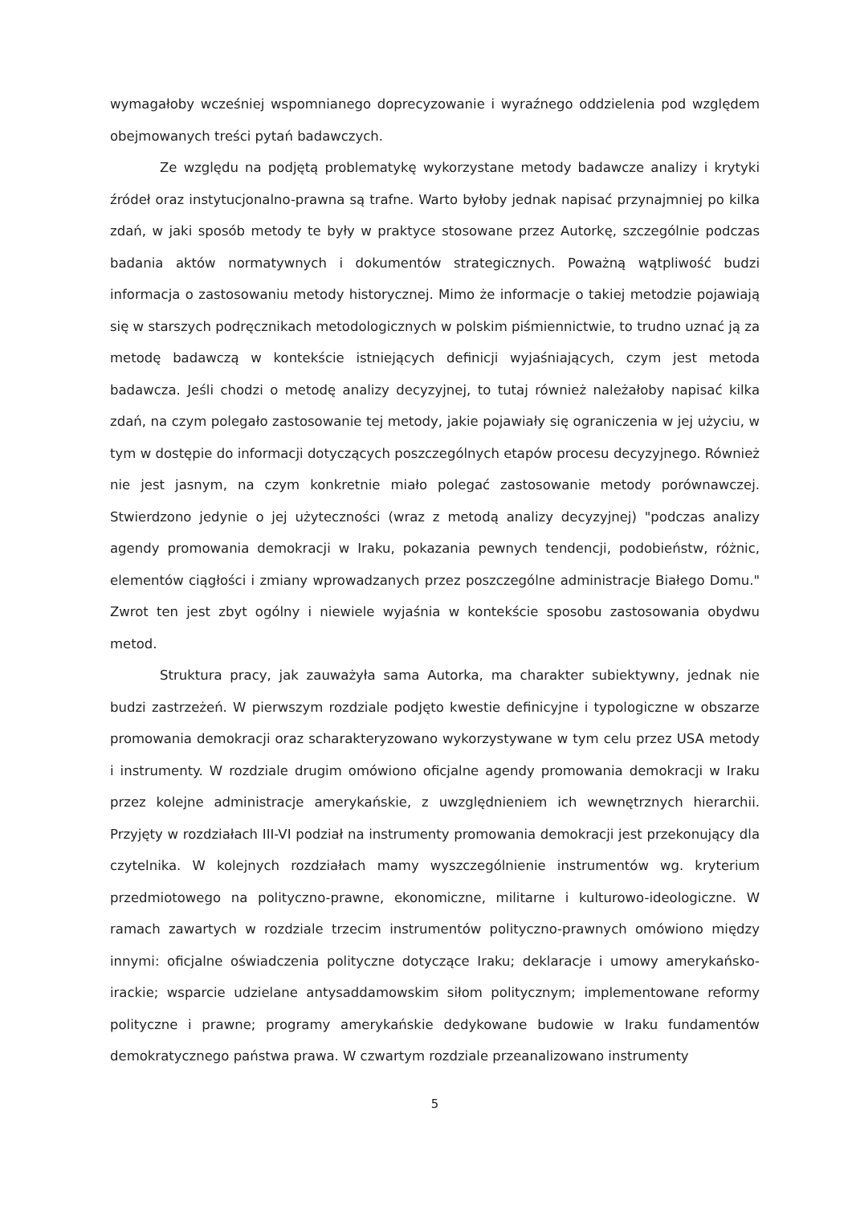wymagałoby wcześniej wspomnianego doprecyzowanie i wyraźnego oddzielenia pod względem obejmowanych treści pytań badawczych.
Ze względu na podjętą problematykę wykorzystane metody badawcze analizy i krytyki źródeł oraz instytucjonalno-prawna są trafne. Warto byłoby jednak napisać przynajmniej po kilka zdań, w jaki sposób metody te były w praktyce stosowane przez Autorkę, szczególnie podczas badania aktów normatywnych i dokumentów strategicznych. Poważną wątpliwość budzi informacja o zastosowaniu metody historycznej. Mimo że informacje o takiej metodzie pojawiają się w starszych podręcznikach metodologicznych w polskim piśmiennictwie, to trudno uznać ją za metodę badawczą w kontekście istniejących definicji wyjaśniających, czym jest metoda badawcza. Jeśli chodzi o metodę analizy decyzyjnej, to tutaj również należałoby napisać kilka zdań, na czym polegało zastosowanie tej metody, jakie pojawiały się ograniczenia w jej użyciu, w tym w dostępie do informacji dotyczących poszczególnych etapów procesu decyzyjnego. Również nie jest jasnym, na czym konkretnie miało polegać zastosowanie metody porównawczej. Stwierdzono jedynie o jej użyteczności (wraz z metodą analizy decyzyjnej) "podczas analizy agendy promowania demokracji w Iraku, pokazania pewnych tendencji, podobieństw, różnic, elementów ciągłości i zmiany wprowadzanych przez poszczególne administracje Białego Domu." Zwrot ten jest zbyt ogólny i niewiele wyjaśnia w kontekście sposobu zastosowania obydwu metod.
Struktura pracy, jak zauważyła sama Autorka, ma charakter subiektywny, jednak nie budzi zastrzeżeń. W pierwszym rozdziale podjęto kwestie definicyjne i typologiczne w obszarze promowania demokracji oraz scharakteryzowano wykorzystywane w tym celu przez USA metody i instrumenty. W rozdziale drugim omówiono oficjalne agendy promowania demokracji w Iraku przez kolejne administracje amerykańskie, z uwzględnieniem ich wewnętrznych hierarchii. Przyjęty w rozdziałach III-VI podział na instrumenty promowania demokracji jest przekonujący dla czytelnika. W kolejnych rozdziałach mamy wyszczególnienie instrumentów wg. kryterium przedmiotowego na polityczno-prawne, ekonomiczne, militarne i kulturowo-ideologiczne. W ramach zawartych w rozdziale trzecim instrumentów polityczno-prawnych omówiono między innymi: oficjalne oświadczenia polityczne dotyczące Iraku; deklaracje i umowy amerykańsko-irackie; wsparcie udzielane antysaddamowskim siłom politycznym; implementowane reformy polityczne i prawne; programy amerykańskie dedykowane budowie w Iraku fundamentów demokratycznego państwa prawa. W czwartym rozdziale przeanalizowano instrumenty
5